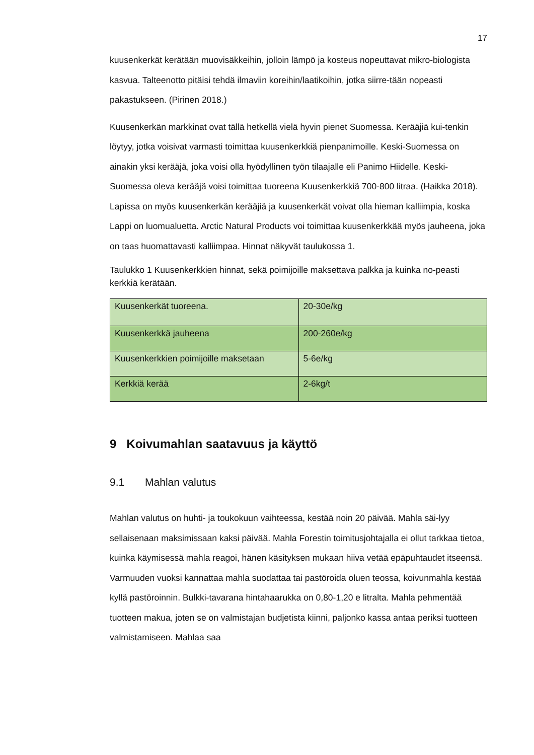17
kuusenkerkät kerätään muovisäkkeihin, jolloin lämpö ja kosteus nopeuttavat mikro-biologista kasvua. Talteenotto pitäisi tehdä ilmaviin koreihin/laatikoihin, jotka siirre-tään nopeasti pakastukseen. (Pirinen 2018.)
Kuusenkerkän markkinat ovat tällä hetkellä vielä hyvin pienet Suomessa. Kerääjiä kui-tenkin löytyy, jotka voisivat varmasti toimittaa kuusenkerkkiä pienpanimoille. Keski-Suomessa on ainakin yksi kerääjä, joka voisi olla hyödyllinen työn tilaajalle eli Panimo Hiidelle. Keski-Suomessa oleva kerääjä voisi toimittaa tuoreena Kuusenkerkkiä 700-800 litraa. (Haikka 2018). Lapissa on myös kuusenkerkän kerääjiä ja kuusenkerkät voivat olla hieman kalliimpia, koska Lappi on luomualuetta. Arctic Natural Products voi toimittaa kuusenkerkkää myös jauheena, joka on taas huomattavasti kalliimpaa. Hinnat näkyvät taulukossa 1.
Taulukko 1 Kuusenkerkkien hinnat, sekä poimijoille maksettava palkka ja kuinka no-peasti kerkkiä kerätään.
| Kuusenkerkät tuoreena. | 20-30e/kg |
| Kuusenkerkkä jauheena | 200-260e/kg |
| Kuusenkerkkien poimijoille maksetaan | 5-6e/kg |
| Kerkkiä kerää | 2-6kg/t |
9 Koivumahlan saatavuus ja käyttö
9.1 Mahlan valutus
Mahlan valutus on huhti- ja toukokuun vaihteessa, kestää noin 20 päivää. Mahla säi-lyy sellaisenaan maksimissaan kaksi päivää. Mahla Forestin toimitusjohtajalla ei ollut tarkkaa tietoa, kuinka käymisessä mahla reagoi, hänen käsityksen mukaan hiiva vetää epäpuhtaudet itseensä. Varmuuden vuoksi kannattaa mahla suodattaa tai pastöroida oluen teossa, koivunmahla kestää kyllä pastöroinnin. Bulkki-tavarana hintahaarukka on 0,80-1,20 e litralta. Mahla pehmentää tuotteen makua, joten se on valmistajan budjetista kiinni, paljonko kassa antaa periksi tuotteen valmistamiseen. Mahlaa saa